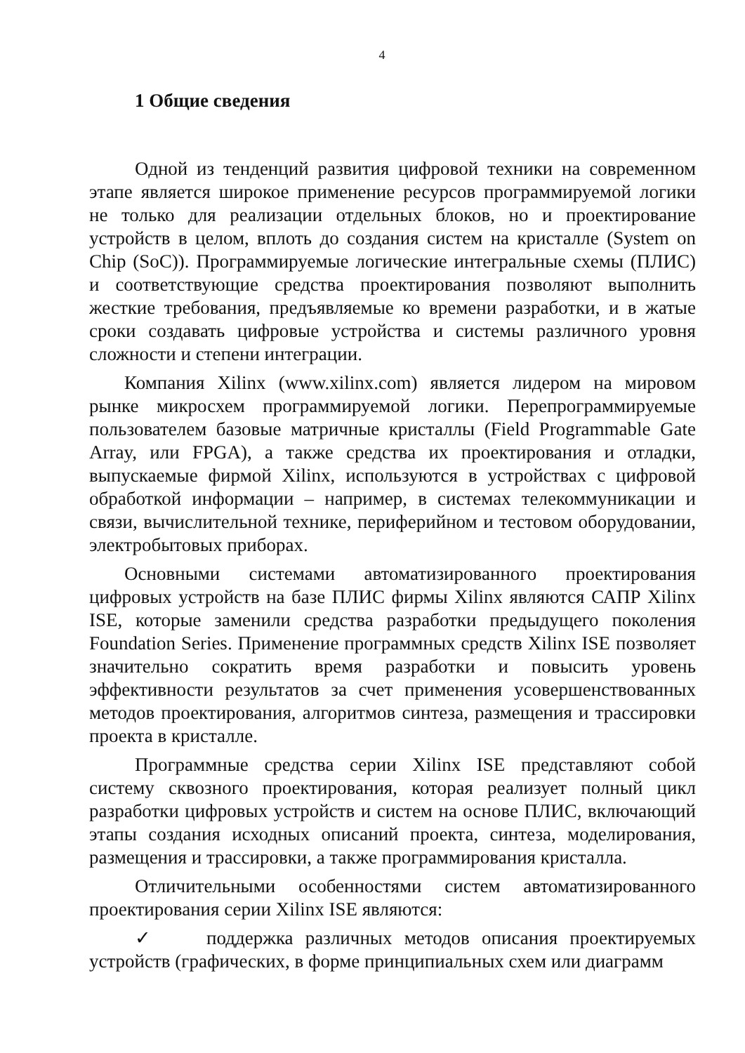4
1 Общие сведения
Одной из тенденций развития цифровой техники на современном этапе является широкое применение ресурсов программируемой логики не только для реализации отдельных блоков, но и проектирование устройств в целом, вплоть до создания систем на кристалле (System on Chip (SoC)). Программируемые логические интегральные схемы (ПЛИС) и соответствующие средства проектирования позволяют выполнить жесткие требования, предъявляемые ко времени разработки, и в жатые сроки создавать цифровые устройства и системы различного уровня сложности и степени интеграции.
Компания Xilinx (www.xilinx.com) является лидером на мировом рынке микросхем программируемой логики. Перепрограммируемые пользователем базовые матричные кристаллы (Field Programmable Gate Array, или FPGA), а также средства их проектирования и отладки, выпускаемые фирмой Xilinx, используются в устройствах с цифровой обработкой информации – например, в системах телекоммуникации и связи, вычислительной технике, периферийном и тестовом оборудовании, электробытовых приборах.
Основными системами автоматизированного проектирования цифровых устройств на базе ПЛИС фирмы Xilinx являются САПР Xilinx ISE, которые заменили средства разработки предыдущего поколения Foundation Series. Применение программных средств Xilinx ISE позволяет значительно сократить время разработки и повысить уровень эффективности результатов за счет применения усовершенствованных методов проектирования, алгоритмов синтеза, размещения и трассировки проекта в кристалле.
Программные средства серии Xilinx ISE представляют собой систему сквозного проектирования, которая реализует полный цикл разработки цифровых устройств и систем на основе ПЛИС, включающий этапы создания исходных описаний проекта, синтеза, моделирования, размещения и трассировки, а также программирования кристалла.
Отличительными особенностями систем автоматизированного проектирования серии Xilinx ISE являются:
✓ поддержка различных методов описания проектируемых устройств (графических, в форме принципиальных схем или диаграмм